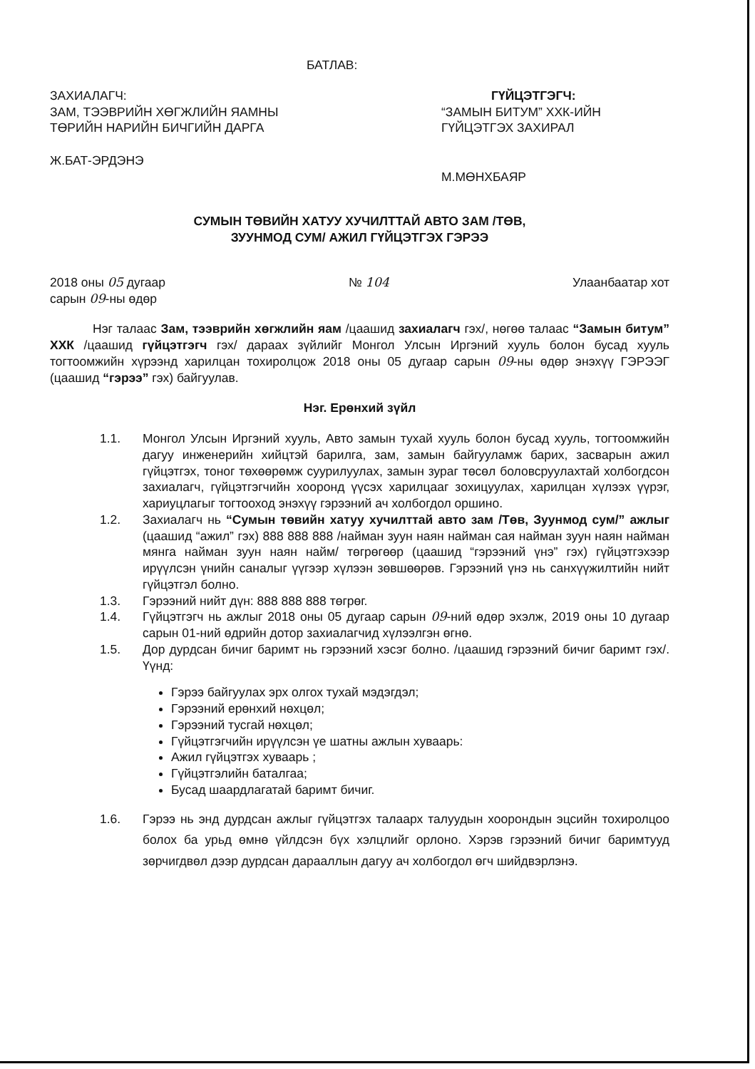БАТЛАВ:
ЗАХИАЛАГЧ:
ЗАМ, ТЭЭВРИЙН ХӨГЖЛИЙН ЯАМНЫ ТӨРИЙН НАРИЙН БИЧГИЙН ДАРГА
Ж.БАТ-ЭРДЭНЭ
ГҮЙЦЭТГЭГЧ:
“ЗАМЫН БИТУМ” ХХК-ИЙН ГҮЙЦЭТГЭХ ЗАХИРАЛ
М.МӨНХБАЯР
СУМЫН ТӨВИЙН ХАТУУ ХУЧИЛТТАЙ АВТО ЗАМ /ТӨВ,
ЗУУНМОД СУМ/ АЖИЛ ГҮЙЦЭТГЭХ ГЭРЭЭ
2018 оны 05 дугаар
сарын 09-ны өдөр
№ 104 Улаанбаатар хот
Нэг талаас Зам, тээврийн хөгжлийн яам /цаашид захиалагч гэх/, нөгөө талаас “Замын битум” ХХК /цаашид гүйцэтгэгч гэх/ дараах зүйлийг Монгол Улсын Иргэний хууль болон бусад хууль тогтоомжийн хүрээнд харилцан тохиролцож 2018 оны 05 дугаар сарын 09-ны өдөр энэхүү ГЭРЭЭГ (цаашид “гэрээ” гэх) байгуулав.
Нэг. Ерөнхий зүйл
1.1. Монгол Улсын Иргэний хууль, Авто замын тухай хууль болон бусад хууль, тогтоомжийн дагуу инженерийн хийцтэй барилга, зам, замын байгууламж барих, засварын ажил гүйцэтгэх, тоног төхөөрөмж суурилуулах, замын зураг төсөл боловсруулахтай холбогдсон захиалагч, гүйцэтгэгчийн хооронд үүсэх харилцааг зохицуулах, харилцан хүлээх үүрэг, хариуцлагыг тогтооход энэхүү гэрээний ач холбогдол оршино.
1.2. Захиалагч нь “Сумын төвийн хатуу хучилттай авто зам /Төв, Зуунмод сум/” ажлыг (цаашид “ажил” гэх) 888 888 888 /найман зуун наян найман сая найман зуун наян найман мянга найман зуун наян найм/ төгрөгөөр (цаашид “гэрээний үнэ” гэх) гүйцэтгэхээр ирүүлсэн үнийн саналыг үүгээр хүлээн зөвшөөрөв. Гэрээний үнэ нь санхүүжилтийн нийт гүйцэтгэл болно.
1.3. Гэрээний нийт дүн: 888 888 888 төгрөг.
1.4. Гүйцэтгэгч нь ажлыг 2018 оны 05 дугаар сарын 09-ний өдөр эхэлж, 2019 оны 10 дугаар сарын 01-ний өдрийн дотор захиалагчид хүлээлгэн өгнө.
1.5. Дор дурдсан бичиг баримт нь гэрээний хэсэг болно. /цаашид гэрээний бичиг баримт гэх/. Үүнд:
Гэрээ байгуулах эрх олгох тухай мэдэгдэл;
Гэрээний ерөнхий нөхцөл;
Гэрээний тусгай нөхцөл;
Гүйцэтгэгчийн ирүүлсэн үе шатны ажлын хуваарь:
Ажил гүйцэтгэх хуваарь ;
Гүйцэтгэлийн баталгаа;
Бусад шаардлагатай баримт бичиг.
1.6. Гэрээ нь энд дурдсан ажлыг гүйцэтгэх талаарх талуудын хоорондын эцсийн тохиролцоо болох ба урьд өмнө үйлдсэн бүх хэлцлийг орлоно. Хэрэв гэрээний бичиг баримтууд зөрчигдвөл дээр дурдсан дарааллын дагуу ач холбогдол өгч шийдвэрлэнэ.